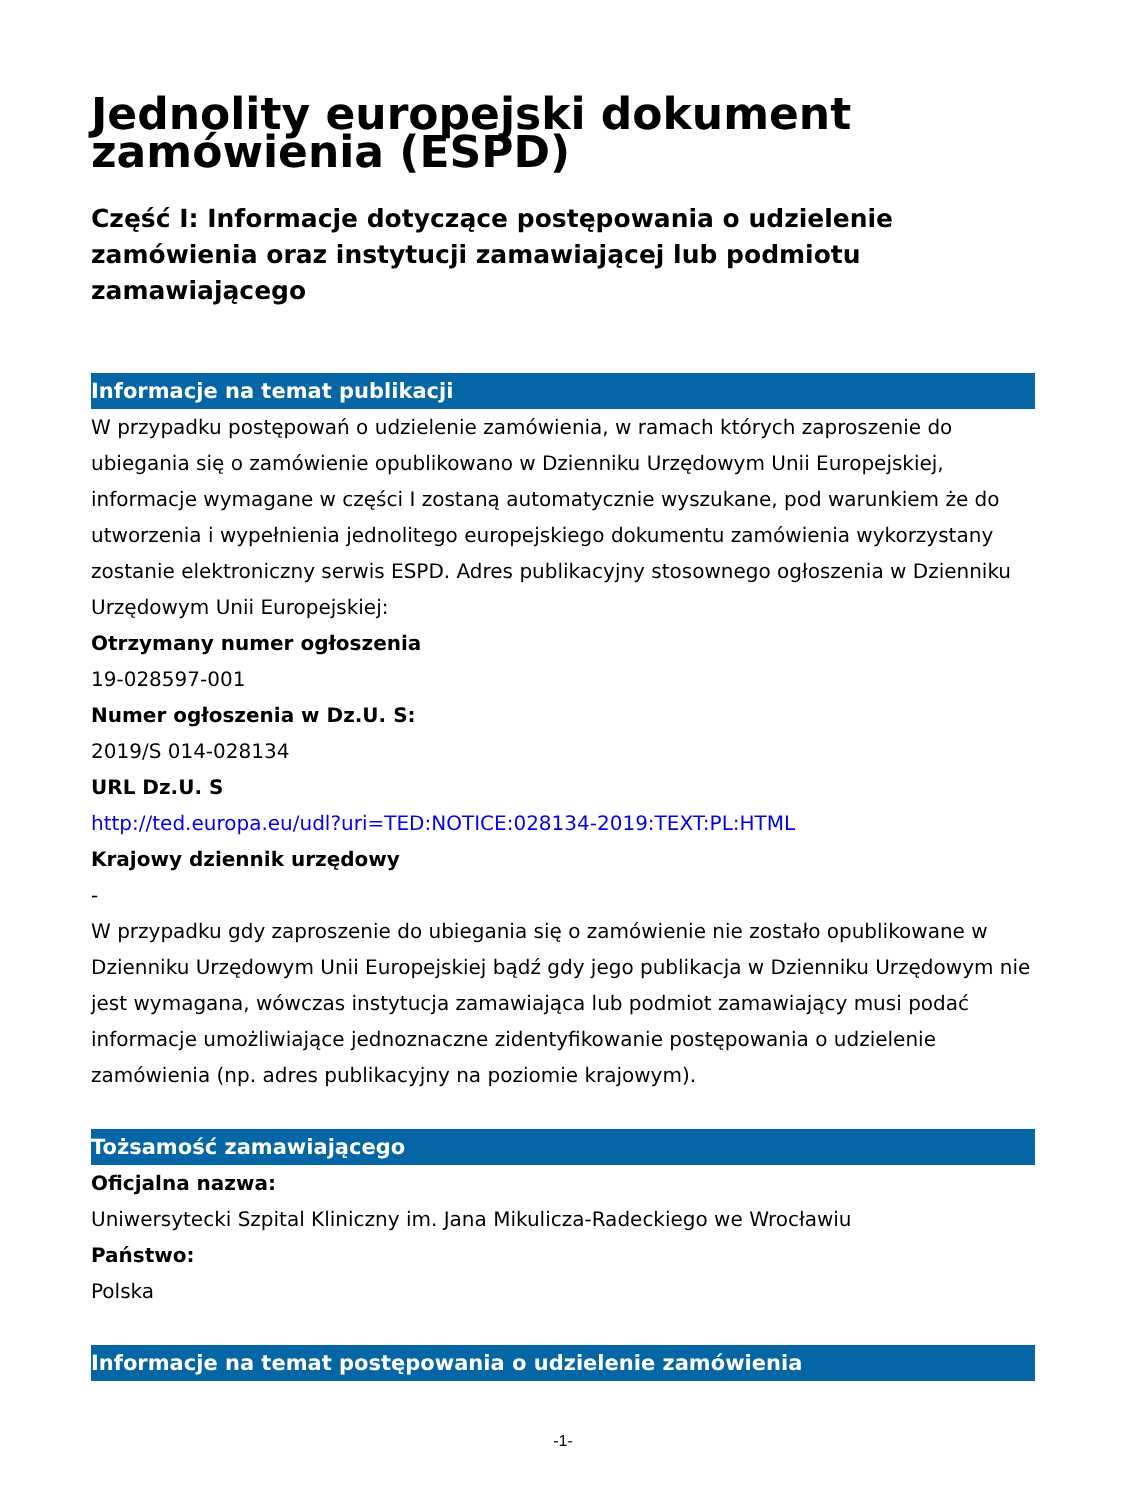Jednolity europejski dokument zamówienia (ESPD)
Część I: Informacje dotyczące postępowania o udzielenie zamówienia oraz instytucji zamawiającej lub podmiotu zamawiającego
Informacje na temat publikacji
W przypadku postępowań o udzielenie zamówienia, w ramach których zaproszenie do ubiegania się o zamówienie opublikowano w Dzienniku Urzędowym Unii Europejskiej, informacje wymagane w części I zostaną automatycznie wyszukane, pod warunkiem że do utworzenia i wypełnienia jednolitego europejskiego dokumentu zamówienia wykorzystany zostanie elektroniczny serwis ESPD. Adres publikacyjny stosownego ogłoszenia w Dzienniku Urzędowym Unii Europejskiej:
Otrzymany numer ogłoszenia
19-028597-001
Numer ogłoszenia w Dz.U. S:
2019/S 014-028134
URL Dz.U. S
http://ted.europa.eu/udl?uri=TED:NOTICE:028134-2019:TEXT:PL:HTML
Krajowy dziennik urzędowy
-
W przypadku gdy zaproszenie do ubiegania się o zamówienie nie zostało opublikowane w Dzienniku Urzędowym Unii Europejskiej bądź gdy jego publikacja w Dzienniku Urzędowym nie jest wymagana, wówczas instytucja zamawiająca lub podmiot zamawiający musi podać informacje umożliwiające jednoznaczne zidentyfikowanie postępowania o udzielenie zamówienia (np. adres publikacyjny na poziomie krajowym).
Tożsamość zamawiającego
Oficjalna nazwa:
Uniwersytecki Szpital Kliniczny im. Jana Mikulicza-Radeckiego we Wrocławiu
Państwo:
Polska
Informacje na temat postępowania o udzielenie zamówienia
-1-